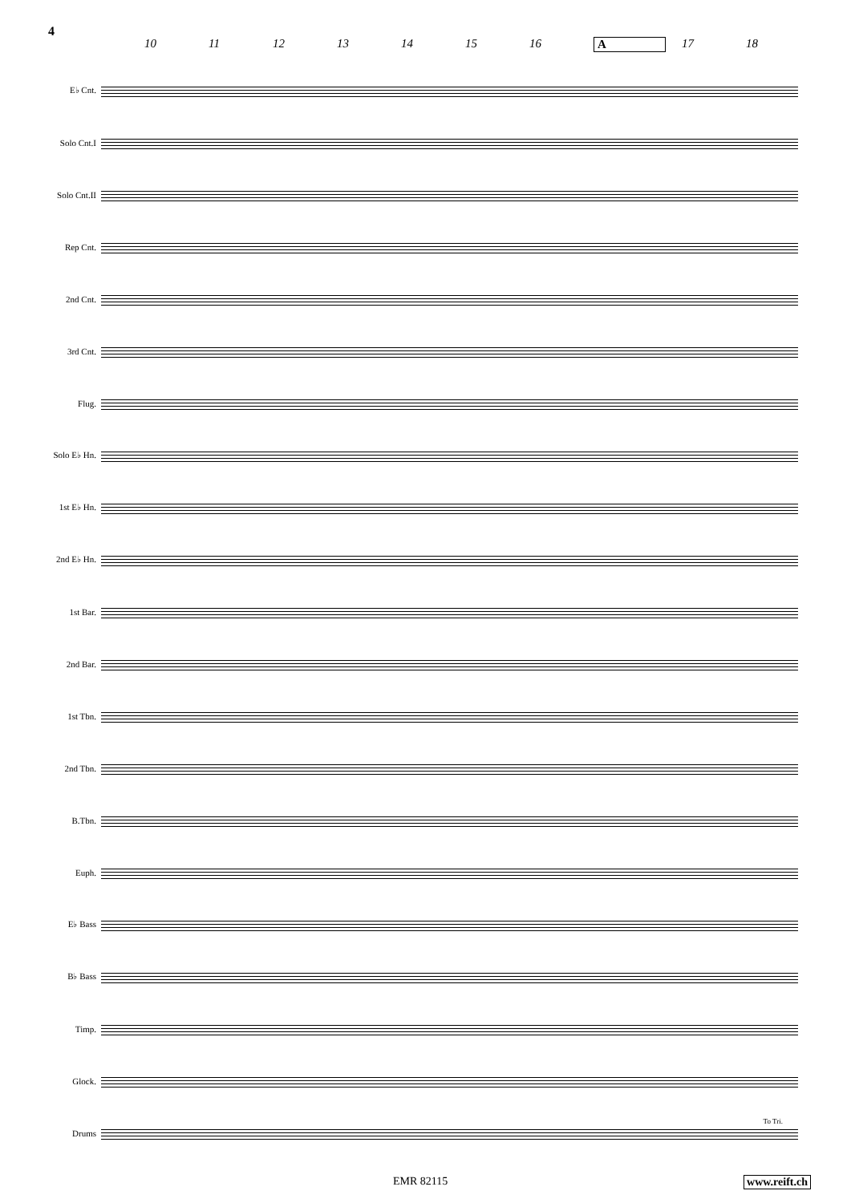4
10 11 12 13 14 15 16 A 17 18
E♭ Cnt.
Solo Cnt.I
Solo Cnt.II
Rep Cnt.
2nd Cnt.
3rd Cnt.
Flug.
Solo E♭ Hn.
1st E♭ Hn.
2nd E♭ Hn.
1st Bar.
2nd Bar.
1st Tbn.
2nd Tbn.
B.Tbn.
Euph.
E♭ Bass
B♭ Bass
Timp.
Glock.
Drums
To Tri.
EMR 82115 www.reift.ch